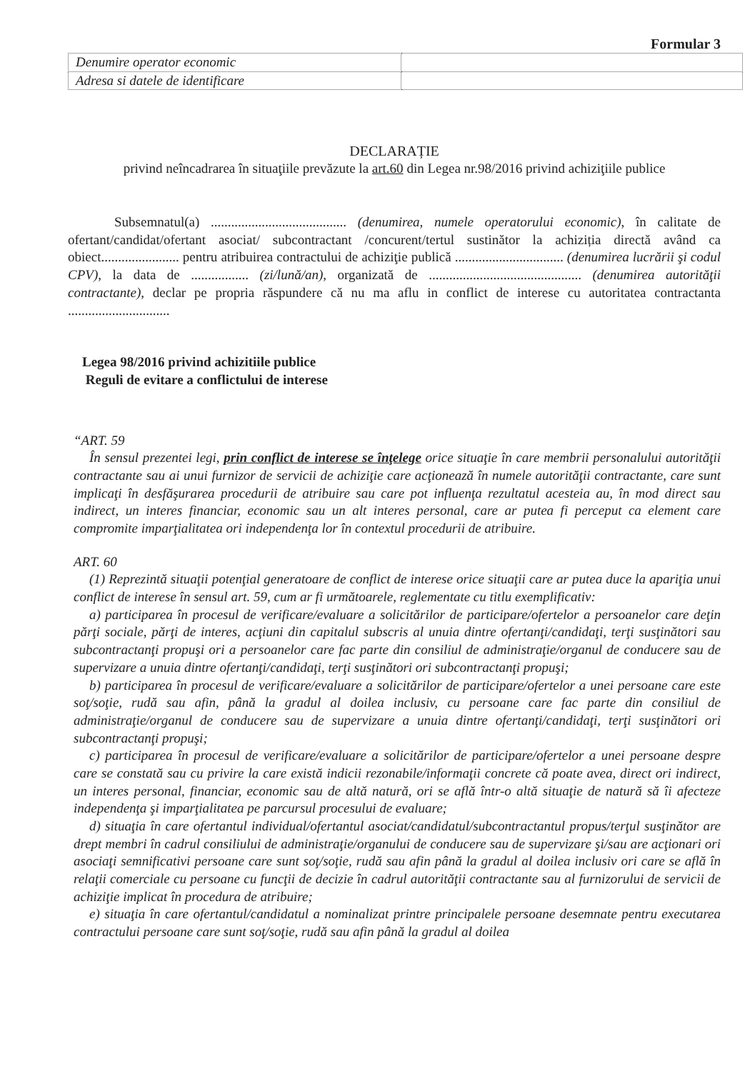Formular 3
| Denumire operator economic | |
| Adresa si datele de identificare | |
DECLARAȚIE
privind neîncadrarea în situaţiile prevăzute la art.60 din Legea nr.98/2016 privind achiziţiile publice
Subsemnatul(a) ........................................ (denumirea, numele operatorului economic), în calitate de ofertant/candidat/ofertant asociat/ subcontractant /concurent/tertul sustinător la achiziția directă având ca obiect....................... pentru atribuirea contractului de achiziţie publică ................................ (denumirea lucrării şi codul CPV), la data de ................. (zi/lună/an), organizată de ............................................. (denumirea autorităţii contractante), declar pe propria răspundere că nu ma aflu in conflict de interese cu autoritatea contractanta ..............................
Legea 98/2016 privind achizitiile publice
Reguli de evitare a conflictului de interese
“ART. 59
În sensul prezentei legi, prin conflict de interese se înţelege orice situaţie în care membrii personalului autorităţii contractante sau ai unui furnizor de servicii de achiziţie care acţionează în numele autorităţii contractante, care sunt implicaţi în desfăşurarea procedurii de atribuire sau care pot influenţa rezultatul acesteia au, în mod direct sau indirect, un interes financiar, economic sau un alt interes personal, care ar putea fi perceput ca element care compromite imparţialitatea ori independenţa lor în contextul procedurii de atribuire.
ART. 60
(1) Reprezintă situaţii potenţial generatoare de conflict de interese orice situaţii care ar putea duce la apariţia unui conflict de interese în sensul art. 59, cum ar fi următoarele, reglementate cu titlu exemplificativ:
a) participarea în procesul de verificare/evaluare a solicitărilor de participare/ofertelor a persoanelor care deţin părţi sociale, părţi de interes, acţiuni din capitalul subscris al unuia dintre ofertanţi/candidaţi, terţi susţinători sau subcontractanţi propuşi ori a persoanelor care fac parte din consiliul de administraţie/organul de conducere sau de supervizare a unuia dintre ofertanţi/candidaţi, terţi susţinători ori subcontractanţi propuşi;
b) participarea în procesul de verificare/evaluare a solicitărilor de participare/ofertelor a unei persoane care este soţ/soţie, rudă sau afin, până la gradul al doilea inclusiv, cu persoane care fac parte din consiliul de administraţie/organul de conducere sau de supervizare a unuia dintre ofertanţi/candidaţi, terţi susţinători ori subcontractanţi propuşi;
c) participarea în procesul de verificare/evaluare a solicitărilor de participare/ofertelor a unei persoane despre care se constată sau cu privire la care există indicii rezonabile/informaţii concrete că poate avea, direct ori indirect, un interes personal, financiar, economic sau de altă natură, ori se află într-o altă situaţie de natură să îi afecteze independenţa şi imparţialitatea pe parcursul procesului de evaluare;
d) situaţia în care ofertantul individual/ofertantul asociat/candidatul/subcontractantul propus/terţul susţinător are drept membri în cadrul consiliului de administraţie/organului de conducere sau de supervizare şi/sau are acţionari ori asociaţi semnificativi persoane care sunt soţ/soţie, rudă sau afin până la gradul al doilea inclusiv ori care se află în relaţii comerciale cu persoane cu funcţii de decizie în cadrul autorităţii contractante sau al furnizorului de servicii de achiziţie implicat în procedura de atribuire;
e) situaţia în care ofertantul/candidatul a nominalizat printre principalele persoane desemnate pentru executarea contractului persoane care sunt soţ/soţie, rudă sau afin până la gradul al doilea